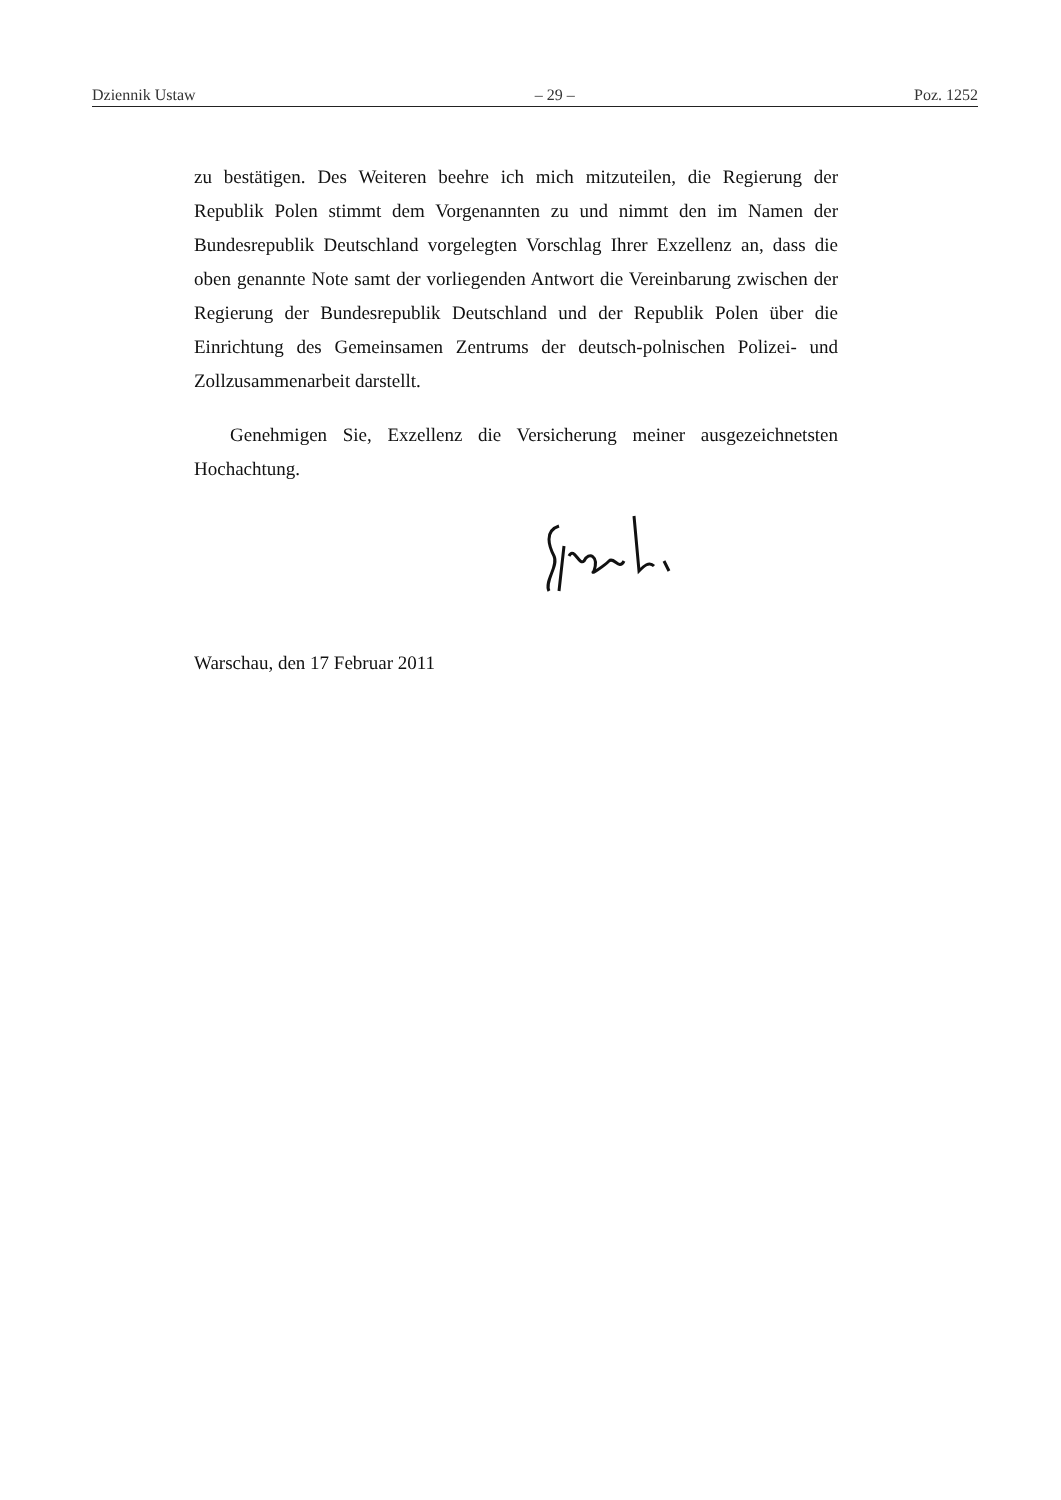Dziennik Ustaw – 29 – Poz. 1252
zu bestätigen. Des Weiteren beehre ich mich mitzuteilen, die Regierung der Republik Polen stimmt dem Vorgenannten zu und nimmt den im Namen der Bundesrepublik Deutschland vorgelegten Vorschlag Ihrer Exzellenz an, dass die oben genannte Note samt der vorliegenden Antwort die Vereinbarung zwischen der Regierung der Bundesrepublik Deutschland und der Republik Polen über die Einrichtung des Gemeinsamen Zentrums der deutsch-polnischen Polizei- und Zollzusammenarbeit darstellt.
Genehmigen Sie, Exzellenz die Versicherung meiner ausgezeichnetsten Hochachtung.
Warschau, den 17 Februar 2011